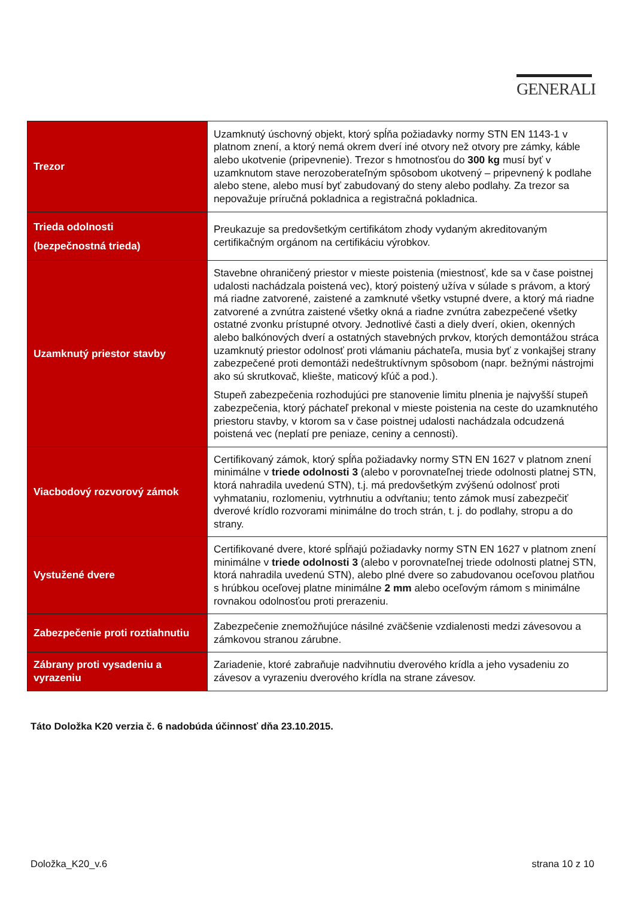GENERALI
| Trezor | Uzamknutý úschovný objekt, ktorý spĺňa požiadavky normy STN EN 1143-1 v platnom znení, a ktorý nemá okrem dverí iné otvory než otvory pre zámky, káble alebo ukotvenie (pripevnenie). Trezor s hmotnosťou do 300 kg musí byť v uzamknutom stave nerozoberateľným spôsobom ukotvený – pripevnený k podlahe alebo stene, alebo musí byť zabudovaný do steny alebo podlahy. Za trezor sa nepovažuje príručná pokladnica a registračná pokladnica. |
| Trieda odolnosti (bezpečnostná trieda) | Preukazuje sa predovšetkým certifikátom zhody vydaným akreditovaným certifikačným orgánom na certifikáciu výrobkov. |
| Uzamknutý priestor stavby | Stavebne ohraničený priestor v mieste poistenia (miestnosť, kde sa v čase poistnej udalosti nachádzala poistená vec), ktorý poistený užíva v súlade s právom, a ktorý má riadne zatvorené, zaistené a zamknuté všetky vstupné dvere, a ktorý má riadne zatvorené a zvnútra zaistené všetky okná a riadne zvnútra zabezpečené všetky ostatné zvonku prístupné otvory. Jednotlivé časti a diely dverí, okien, okenných alebo balkónových dverí a ostatných stavebných prvkov, ktorých demontážou stráca uzamknutý priestor odolnosť proti vlámaniu páchateľa, musia byť z vonkajšej strany zabezpečené proti demontáži nedeštruktívnym spôsobom (napr. bežnými nástrojmi ako sú skrutkovač, kliešte, maticový kľúč a pod.). Stupeň zabezpečenia rozhodujúci pre stanovenie limitu plnenia je najvyšší stupeň zabezpečenia, ktorý páchateľ prekonal v mieste poistenia na ceste do uzamknutého priestoru stavby, v ktorom sa v čase poistnej udalosti nachádzala odcudzená poistená vec (neplatí pre peniaze, ceniny a cennosti). |
| Viacbodový rozvorový zámok | Certifikovaný zámok, ktorý spĺňa požiadavky normy STN EN 1627 v platnom znení minimálne v triede odolnosti 3 (alebo v porovnateľnej triede odolnosti platnej STN, ktorá nahradila uvedenú STN), t.j. má predovšetkým zvýšenú odolnosť proti vyhmataniu, rozlomeniu, vytrhnutiu a odvŕtaniu; tento zámok musí zabezpečiť dverové krídlo rozvorami minimálne do troch strán, t. j. do podlahy, stropu a do strany. |
| Vystužené dvere | Certifikované dvere, ktoré spĺňajú požiadavky normy STN EN 1627 v platnom znení minimálne v triede odolnosti 3 (alebo v porovnateľnej triede odolnosti platnej STN, ktorá nahradila uvedenú STN), alebo plné dvere so zabudovanou oceľovou platňou s hrúbkou oceľovej platne minimálne 2 mm alebo oceľovým rámom s minimálne rovnakou odolnosťou proti prerazeniu. |
| Zabezpečenie proti roztiahnutiu | Zabezpečenie znemožňujúce násilné zväčšenie vzdialenosti medzi závesovou a zámkovou stranou zárubne. |
| Zábrany proti vysadeniu a vyrazeniu | Zariadenie, ktoré zabraňuje nadvihnutiu dverového krídla a jeho vysadeniu zo závesov a vyrazeniu dverového krídla na strane závesov. |
Táto Doložka K20 verzia č. 6 nadobúda účinnosť dňa 23.10.2015.
Doložka_K20_v.6 strana 10 z 10